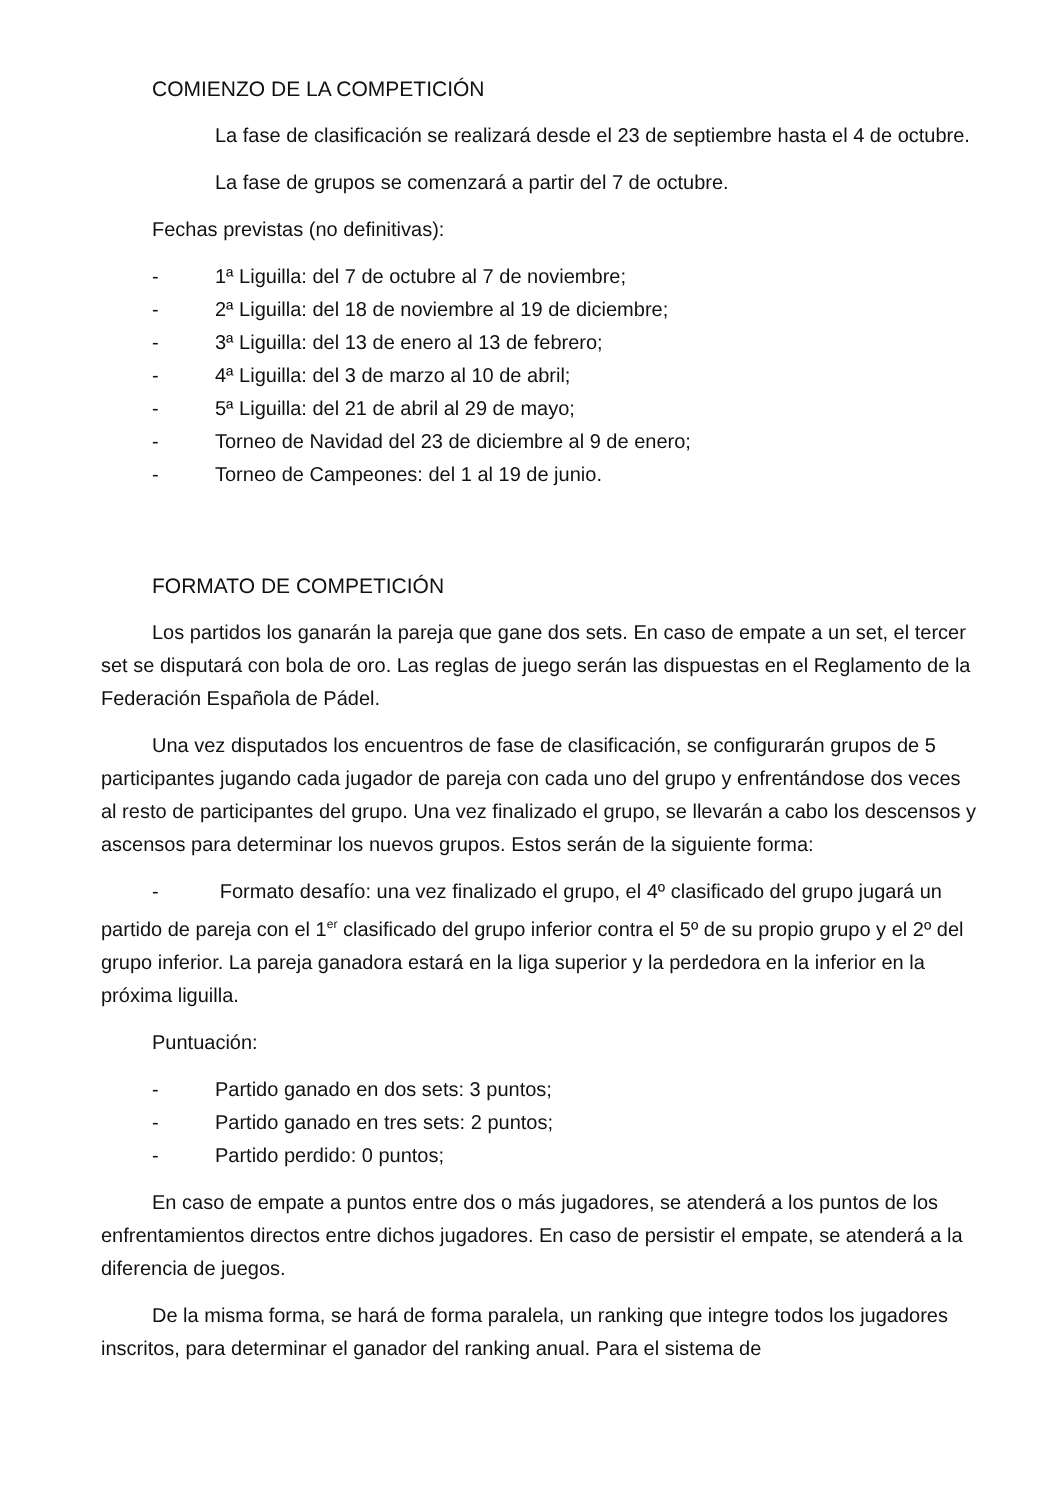COMIENZO DE LA COMPETICIÓN
La fase de clasificación se realizará desde el 23 de septiembre hasta el 4 de octubre.
La fase de grupos se comenzará a partir del 7 de octubre.
Fechas previstas (no definitivas):
- 1ª Liguilla: del 7 de octubre al 7 de noviembre;
- 2ª Liguilla: del 18 de noviembre al 19 de diciembre;
- 3ª Liguilla: del 13 de enero al 13 de febrero;
- 4ª Liguilla: del 3 de marzo al 10 de abril;
- 5ª Liguilla: del 21 de abril al 29 de mayo;
- Torneo de Navidad del 23 de diciembre al 9 de enero;
- Torneo de Campeones: del 1 al 19 de junio.
FORMATO DE COMPETICIÓN
Los partidos los ganarán la pareja que gane dos sets. En caso de empate a un set, el tercer set se disputará con bola de oro. Las reglas de juego serán las dispuestas en el Reglamento de la Federación Española de Pádel.
Una vez disputados los encuentros de fase de clasificación, se configurarán grupos de 5 participantes jugando cada jugador de pareja con cada uno del grupo y enfrentándose dos veces al resto de participantes del grupo. Una vez finalizado el grupo, se llevarán a cabo los descensos y ascensos para determinar los nuevos grupos. Estos serán de la siguiente forma:
- Formato desafío: una vez finalizado el grupo, el 4º clasificado del grupo jugará un partido de pareja con el 1<sup>er</sup> clasificado del grupo inferior contra el 5º de su propio grupo y el 2º del grupo inferior. La pareja ganadora estará en la liga superior y la perdedora en la inferior en la próxima liguilla.
Puntuación:
- Partido ganado en dos sets: 3 puntos;
- Partido ganado en tres sets: 2 puntos;
- Partido perdido: 0 puntos;
En caso de empate a puntos entre dos o más jugadores, se atenderá a los puntos de los enfrentamientos directos entre dichos jugadores. En caso de persistir el empate, se atenderá a la diferencia de juegos.
De la misma forma, se hará de forma paralela, un ranking que integre todos los jugadores inscritos, para determinar el ganador del ranking anual. Para el sistema de